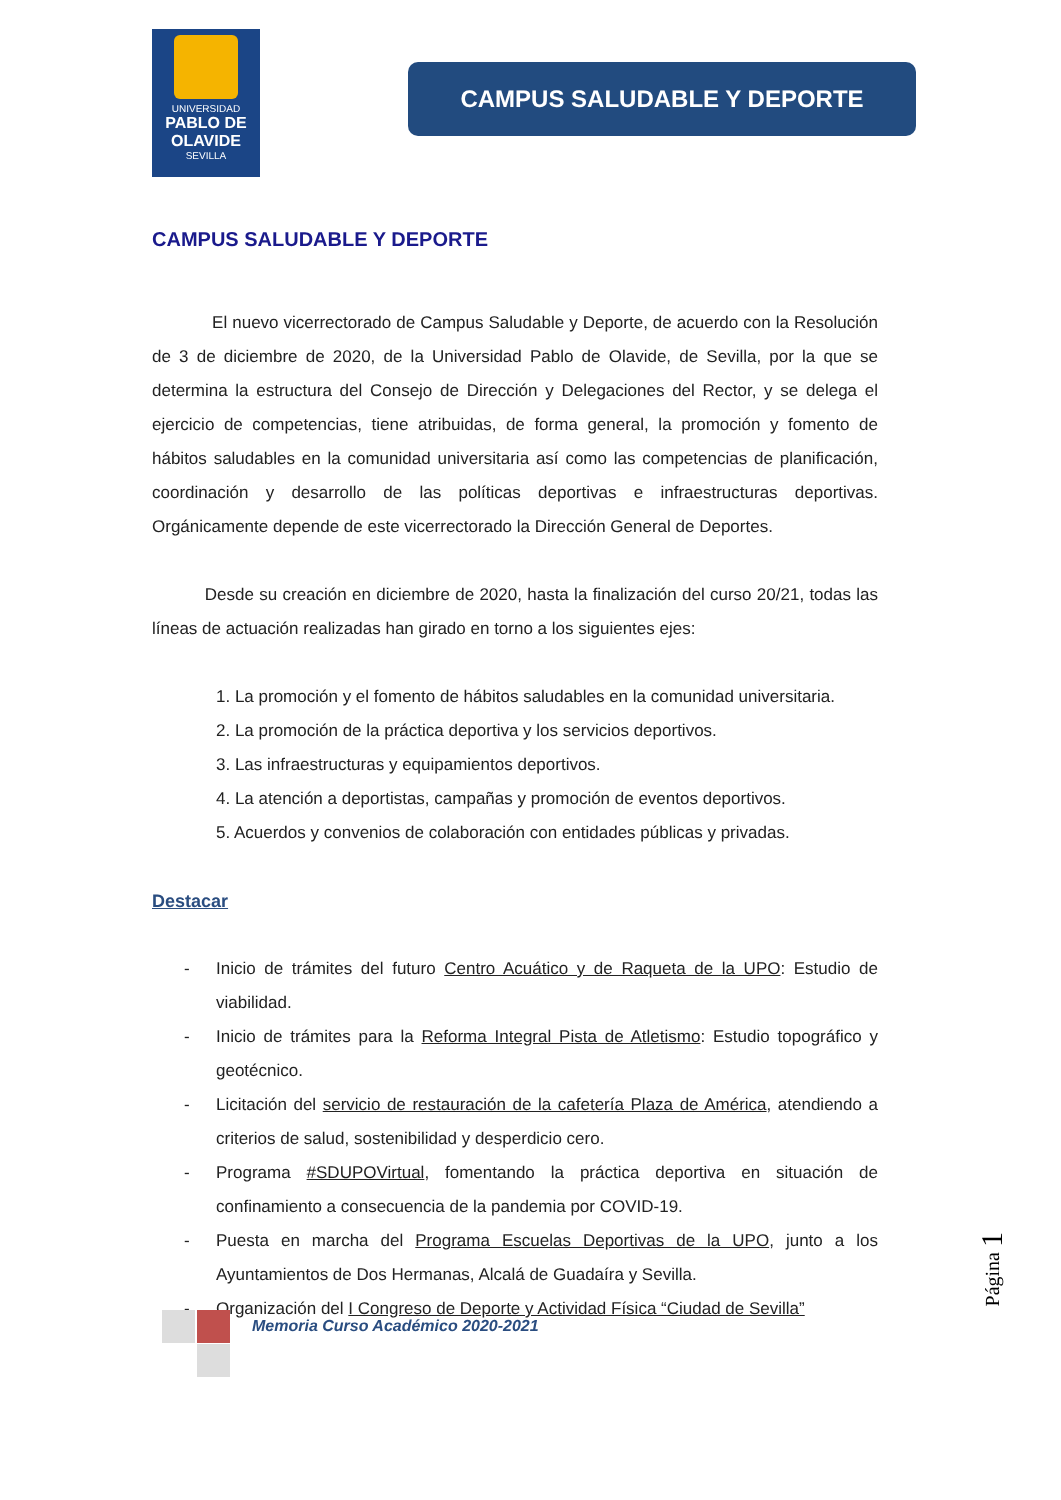UNIVERSIDAD
PABLO DE OLAVIDE
SEVILLA
CAMPUS SALUDABLE Y DEPORTE
CAMPUS SALUDABLE Y DEPORTE
El nuevo vicerrectorado de Campus Saludable y Deporte, de acuerdo con la Resolución de 3 de diciembre de 2020, de la Universidad Pablo de Olavide, de Sevilla, por la que se determina la estructura del Consejo de Dirección y Delegaciones del Rector, y se delega el ejercicio de competencias, tiene atribuidas, de forma general, la promoción y fomento de hábitos saludables en la comunidad universitaria así como las competencias de planificación, coordinación y desarrollo de las políticas deportivas e infraestructuras deportivas. Orgánicamente depende de este vicerrectorado la Dirección General de Deportes.
Desde su creación en diciembre de 2020, hasta la finalización del curso 20/21, todas las líneas de actuación realizadas han girado en torno a los siguientes ejes:
1. La promoción y el fomento de hábitos saludables en la comunidad universitaria.
2. La promoción de la práctica deportiva y los servicios deportivos.
3. Las infraestructuras y equipamientos deportivos.
4. La atención a deportistas, campañas y promoción de eventos deportivos.
5. Acuerdos y convenios de colaboración con entidades públicas y privadas.
Destacar
- Inicio de trámites del futuro Centro Acuático y de Raqueta de la UPO: Estudio de viabilidad.
- Inicio de trámites para la Reforma Integral Pista de Atletismo: Estudio topográfico y geotécnico.
- Licitación del servicio de restauración de la cafetería Plaza de América, atendiendo a criterios de salud, sostenibilidad y desperdicio cero.
- Programa #SDUPOVirtual, fomentando la práctica deportiva en situación de confinamiento a consecuencia de la pandemia por COVID-19.
- Puesta en marcha del Programa Escuelas Deportivas de la UPO, junto a los Ayuntamientos de Dos Hermanas, Alcalá de Guadaíra y Sevilla.
- Organización del I Congreso de Deporte y Actividad Física “Ciudad de Sevilla”
Memoria Curso Académico 2020-2021
Página 1